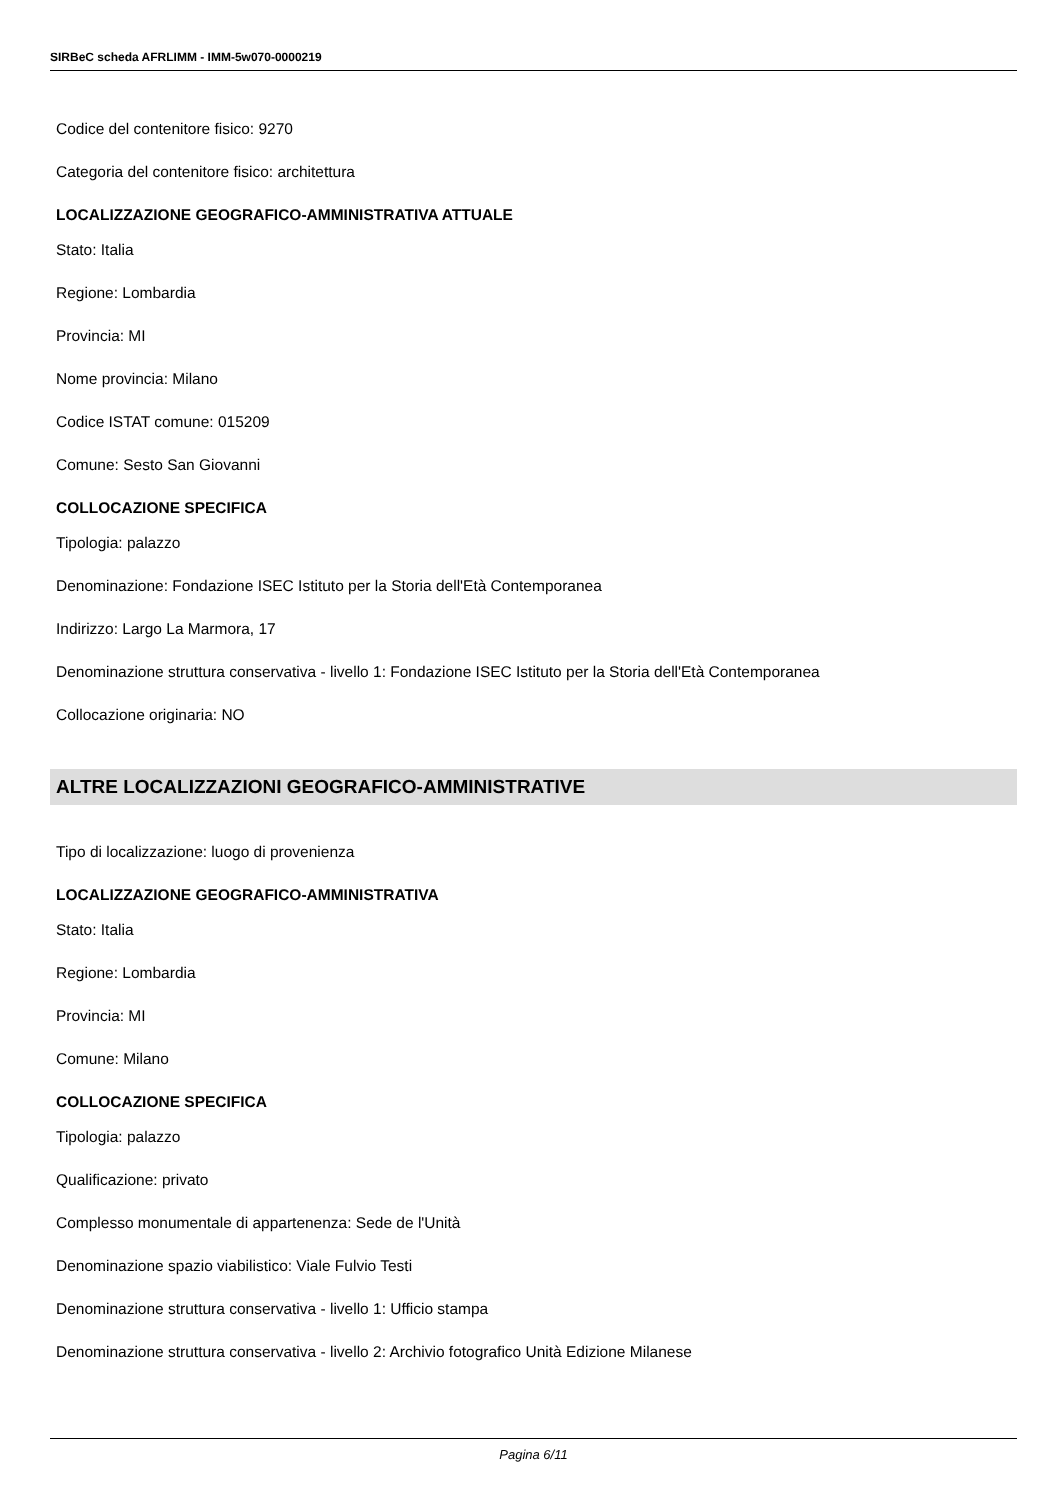SIRBeC scheda AFRLIMM - IMM-5w070-0000219
Codice del contenitore fisico: 9270
Categoria del contenitore fisico: architettura
LOCALIZZAZIONE GEOGRAFICO-AMMINISTRATIVA ATTUALE
Stato: Italia
Regione: Lombardia
Provincia: MI
Nome provincia: Milano
Codice ISTAT comune: 015209
Comune: Sesto San Giovanni
COLLOCAZIONE SPECIFICA
Tipologia: palazzo
Denominazione: Fondazione ISEC Istituto per la Storia dell'Età Contemporanea
Indirizzo: Largo La Marmora, 17
Denominazione struttura conservativa - livello 1: Fondazione ISEC Istituto per la Storia dell'Età Contemporanea
Collocazione originaria: NO
ALTRE LOCALIZZAZIONI GEOGRAFICO-AMMINISTRATIVE
Tipo di localizzazione: luogo di provenienza
LOCALIZZAZIONE GEOGRAFICO-AMMINISTRATIVA
Stato: Italia
Regione: Lombardia
Provincia: MI
Comune: Milano
COLLOCAZIONE SPECIFICA
Tipologia: palazzo
Qualificazione: privato
Complesso monumentale di appartenenza: Sede de l'Unità
Denominazione spazio viabilistico: Viale Fulvio Testi
Denominazione struttura conservativa - livello 1: Ufficio stampa
Denominazione struttura conservativa - livello 2: Archivio fotografico Unità Edizione Milanese
Pagina 6/11